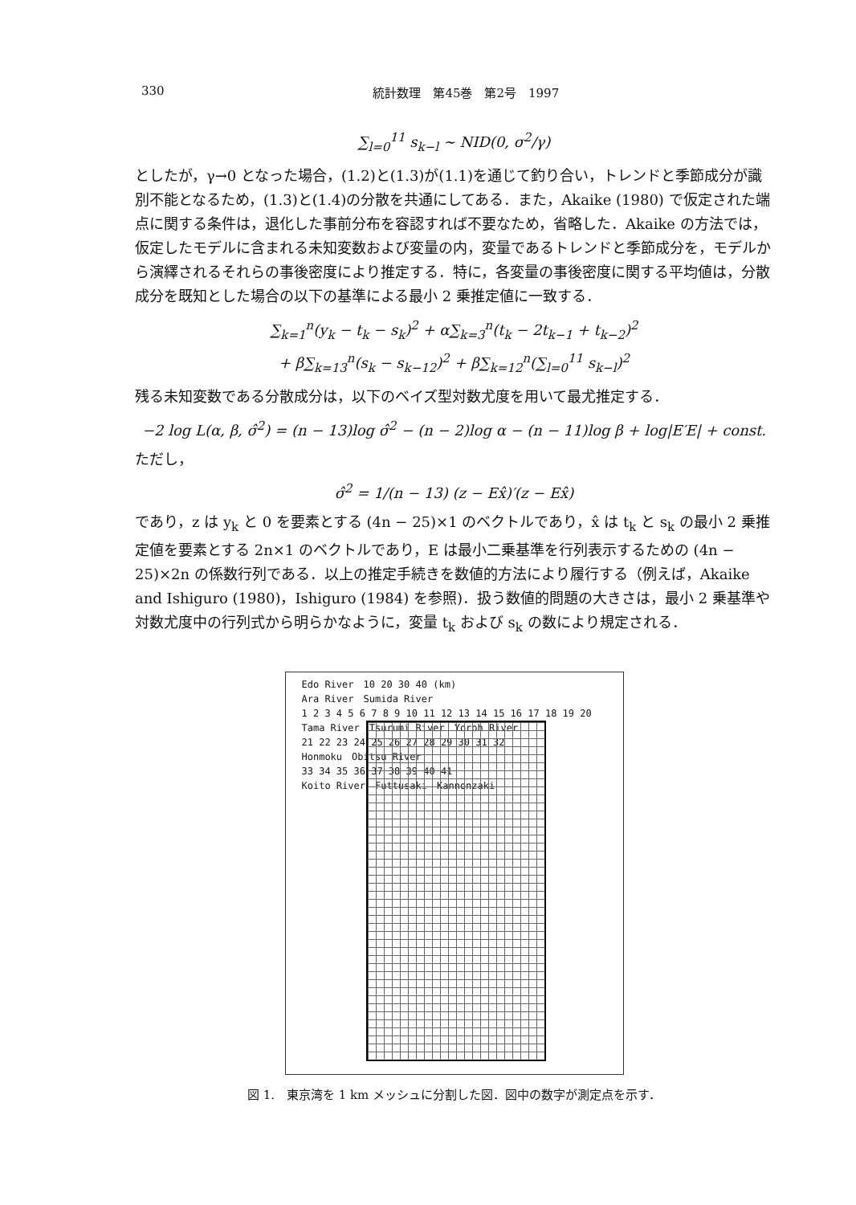330 統計数理　第45巻　第2号　1997
∑<sub>l=0</sub><sup>11</sup> s<sub>k−l</sub> ∼ NID(0, σ<sup>2</sup>/γ)
としたが，γ→0 となった場合，(1.2)と(1.3)が(1.1)を通じて釣り合い，トレンドと季節成分が識別不能となるため，(1.3)と(1.4)の分散を共通にしてある．また，Akaike (1980) で仮定された端点に関する条件は，退化した事前分布を容認すれば不要なため，省略した．Akaike の方法では，仮定したモデルに含まれる未知変数および変量の内，変量であるトレンドと季節成分を，モデルから演繹されるそれらの事後密度により推定する．特に，各変量の事後密度に関する平均値は，分散成分を既知とした場合の以下の基準による最小 2 乗推定値に一致する．
∑<sub>k=1</sub><sup>n</sup>(y<sub>k</sub> − t<sub>k</sub> − s<sub>k</sub>)<sup>2</sup> + α∑<sub>k=3</sub><sup>n</sup>(t<sub>k</sub> − 2t<sub>k−1</sub> + t<sub>k−2</sub>)<sup>2</sup>
+ β∑<sub>k=13</sub><sup>n</sup>(s<sub>k</sub> − s<sub>k−12</sub>)<sup>2</sup> + β∑<sub>k=12</sub><sup>n</sup>(∑<sub>l=0</sub><sup>11</sup> s<sub>k−l</sub>)<sup>2</sup>
残る未知変数である分散成分は，以下のベイズ型対数尤度を用いて最尤推定する．
−2 log L(α, β, σ̂<sup>2</sup>) = (n − 13)log σ̂<sup>2</sup> − (n − 2)log α − (n − 11)log β + log|E′E| + const.
ただし，
σ̂<sup>2</sup> = 1/(n − 13) (z − Ex̂)′(z − Ex̂)
であり，z は y<sub>k</sub> と 0 を要素とする (4n − 25)×1 のベクトルであり，x̂ は t<sub>k</sub> と s<sub>k</sub> の最小 2 乗推定値を要素とする 2n×1 のベクトルであり，E は最小二乗基準を行列表示するための (4n − 25)×2n の係数行列である．以上の推定手続きを数値的方法により履行する（例えば，Akaike and Ishiguro (1980)，Ishiguro (1984) を参照)．扱う数値的問題の大きさは，最小 2 乗基準や対数尤度中の行列式から明らかなように，変量 t<sub>k</sub> および s<sub>k</sub> の数により規定される．
Edo River　10 20 30 40 (km)
Ara River　Sumida River
1 2 3 4 5 6 7 8 9 10 11 12 13 14 15 16 17 18 19 20
Tama River　Tsurumi River　Yoroh River
21 22 23 24 25 26 27 28 29 30 31 32
Honmoku　Obitsu River
33 34 35 36 37 38 39 40 41
Koito River　Futtusaki　Kannonzaki
図 1.　東京湾を 1 km メッシュに分割した図．図中の数字が測定点を示す．